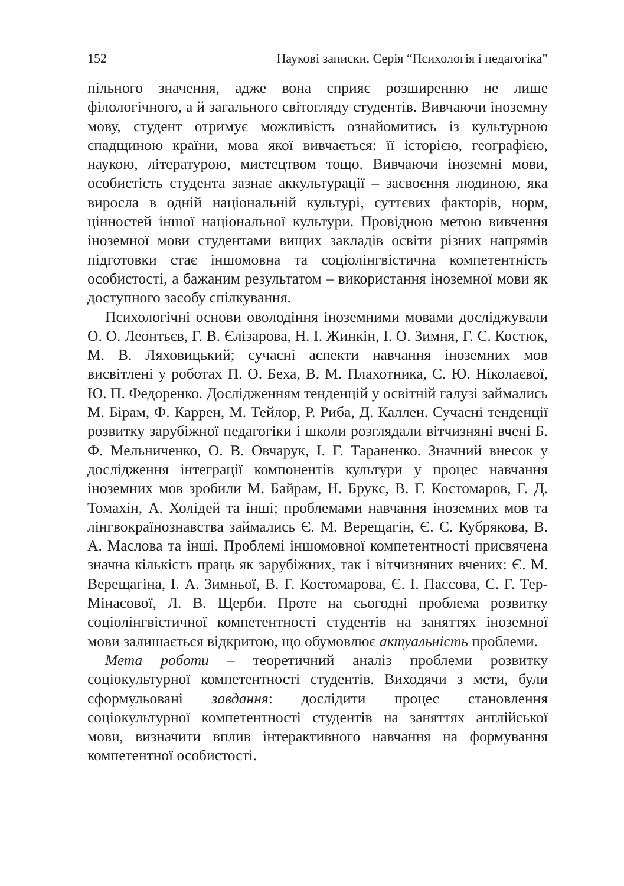152 Наукові записки. Серія “Психологія і педагогіка”
пільного значення, адже вона сприяє розширенню не лише філологічного, а й загального світогляду студентів. Вивчаючи іноземну мову, студент отримує можливість ознайомитись із культурною спадщиною країни, мова якої вивчається: її історією, географією, наукою, літературою, мистецтвом тощо. Вивчаючи іноземні мови, особистість студента зазнає аккультурації – засвоєння людиною, яка виросла в одній національній культурі, суттєвих факторів, норм, цінностей іншої національної культури. Провідною метою вивчення іноземної мови студентами вищих закладів освіти різних напрямів підготовки стає іншомовна та соціолінгвістична компетентність особистості, а бажаним результатом – використання іноземної мови як доступного засобу спілкування.
Психологічні основи оволодіння іноземними мовами досліджували О. О. Леонтьєв, Г. В. Єлізарова, Н. І. Жинкін, І. О. Зимня, Г. С. Костюк, М. В. Ляховицький; сучасні аспекти навчання іноземних мов висвітлені у роботах П. О. Беха, В. М. Плахотника, С. Ю. Ніколаєвої, Ю. П. Федоренко. Дослідженням тенденцій у освітній галузі займались М. Бірам, Ф. Каррен, М. Тейлор, Р. Риба, Д. Каллен. Сучасні тенденції розвитку зарубіжної педагогіки і школи розглядали вітчизняні вчені Б. Ф. Мельниченко, О. В. Овчарук, І. Г. Тараненко. Значний внесок у дослідження інтеграції компонентів культури у процес навчання іноземних мов зробили М. Байрам, Н. Брукс, В. Г. Костомаров, Г. Д. Томахін, А. Холідей та інші; проблемами навчання іноземних мов та лінгвокраїнознавства займались Є. М. Верещагін, Є. С. Кубрякова, В. А. Маслова та інші. Проблемі іншомовної компетентності присвячена значна кількість праць як зарубіжних, так і вітчизняних вчених: Є. М. Верещагіна, І. А. Зимньої, В. Г. Костомарова, Є. І. Пассова, С. Г. Тер-Мінасової, Л. В. Щерби. Проте на сьогодні проблема розвитку соціолінгвістичної компетентності студентів на заняттях іноземної мови залишається відкритою, що обумовлює актуальність проблеми.
Мета роботи – теоретичний аналіз проблеми розвитку соціокультурної компетентності студентів. Виходячи з мети, були сформульовані завдання: дослідити процес становлення соціокультурної компетентності студентів на заняттях англійської мови, визначити вплив інтерактивного навчання на формування компетентної особистості.